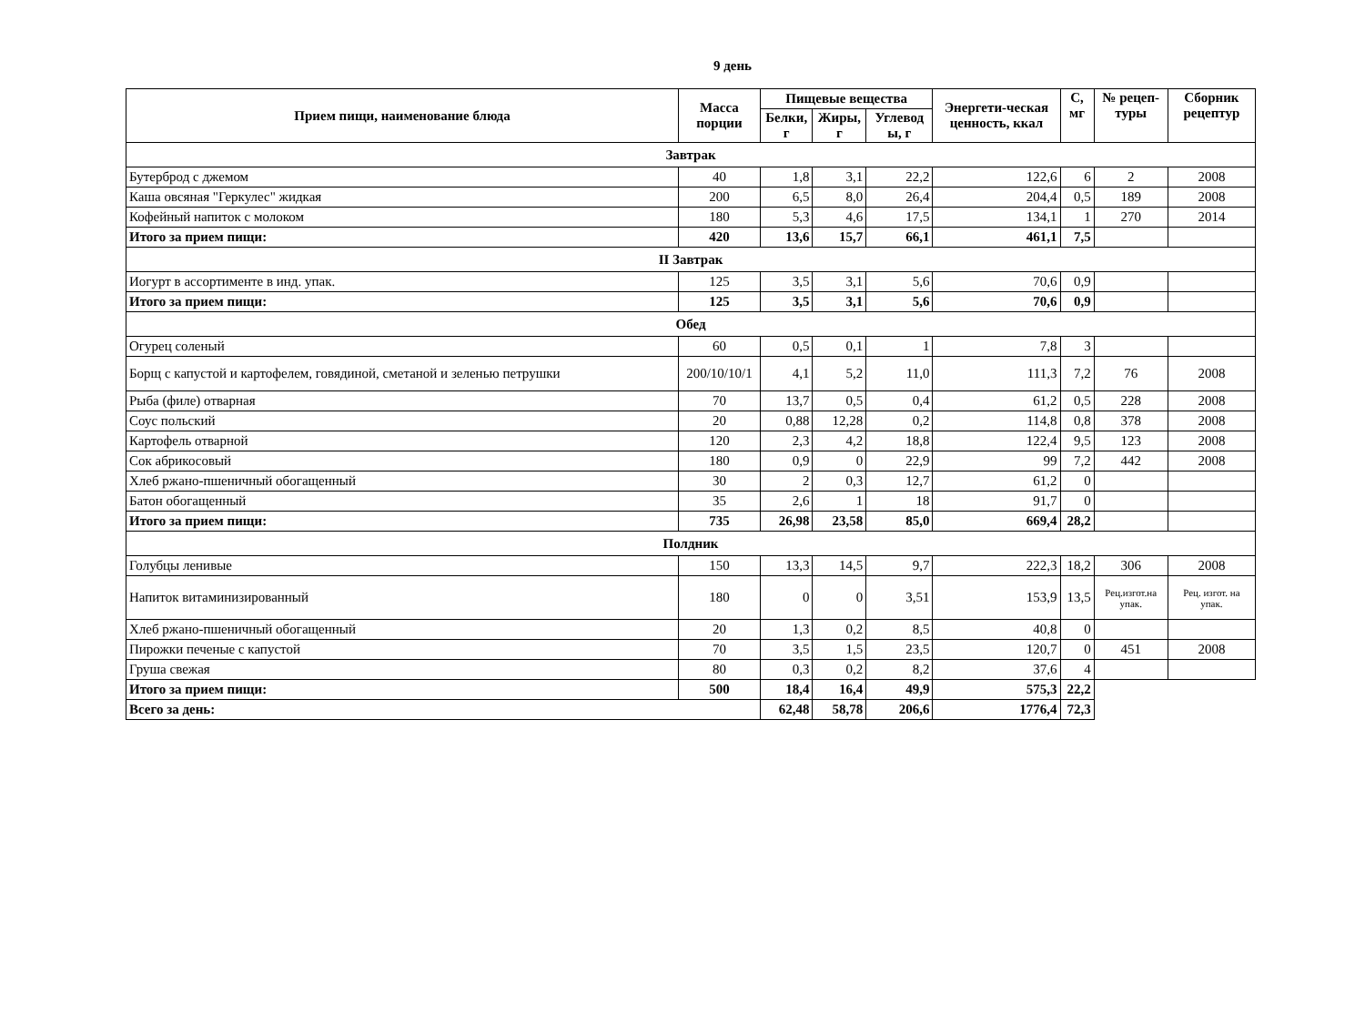9 день
| Прием пищи, наименование блюда | Масса порции | Пищевые вещества | | | Энергети-ческая ценность, ккал | С, мг | № рецеп-туры | Сборник рецептур |
| --- | --- | --- | --- | --- | --- | --- | --- | --- |
| | | Белки, г | Жиры, г | Углевод ы, г | | | | |
| Завтрак | | | | | | | | |
| Бутерброд с джемом | 40 | 1,8 | 3,1 | 22,2 | 122,6 | 6 | 2 | 2008 |
| Каша овсяная "Геркулес" жидкая | 200 | 6,5 | 8,0 | 26,4 | 204,4 | 0,5 | 189 | 2008 |
| Кофейный напиток с молоком | 180 | 5,3 | 4,6 | 17,5 | 134,1 | 1 | 270 | 2014 |
| Итого за прием пищи: | 420 | 13,6 | 15,7 | 66,1 | 461,1 | 7,5 | | |
| II Завтрак | | | | | | | | |
| Иогурт в ассортименте в инд. упак. | 125 | 3,5 | 3,1 | 5,6 | 70,6 | 0,9 | | |
| Итого за прием пищи: | 125 | 3,5 | 3,1 | 5,6 | 70,6 | 0,9 | | |
| Обед | | | | | | | | |
| Огурец соленый | 60 | 0,5 | 0,1 | 1 | 7,8 | 3 | | |
| Борщ с капустой и картофелем, говядиной, сметаной и зеленью петрушки | 200/10/10/1 | 4,1 | 5,2 | 11,0 | 111,3 | 7,2 | 76 | 2008 |
| Рыба (филе) отварная | 70 | 13,7 | 0,5 | 0,4 | 61,2 | 0,5 | 228 | 2008 |
| Соус польский | 20 | 0,88 | 12,28 | 0,2 | 114,8 | 0,8 | 378 | 2008 |
| Картофель отварной | 120 | 2,3 | 4,2 | 18,8 | 122,4 | 9,5 | 123 | 2008 |
| Сок абрикосовый | 180 | 0,9 | 0 | 22,9 | 99 | 7,2 | 442 | 2008 |
| Хлеб ржано-пшеничный обогащенный | 30 | 2 | 0,3 | 12,7 | 61,2 | 0 | | |
| Батон обогащенный | 35 | 2,6 | 1 | 18 | 91,7 | 0 | | |
| Итого за прием пищи: | 735 | 26,98 | 23,58 | 85,0 | 669,4 | 28,2 | | |
| Полдник | | | | | | | | |
| Голубцы ленивые | 150 | 13,3 | 14,5 | 9,7 | 222,3 | 18,2 | 306 | 2008 |
| Напиток витаминизированный | 180 | 0 | 0 | 3,51 | 153,9 | 13,5 | Рец.изгот.на упак. | Рец. изгот. на упак. |
| Хлеб ржано-пшеничный обогащенный | 20 | 1,3 | 0,2 | 8,5 | 40,8 | 0 | | |
| Пирожки печеные с капустой | 70 | 3,5 | 1,5 | 23,5 | 120,7 | 0 | 451 | 2008 |
| Груша свежая | 80 | 0,3 | 0,2 | 8,2 | 37,6 | 4 | | |
| Итого за прием пищи: | 500 | 18,4 | 16,4 | 49,9 | 575,3 | 22,2 | | |
| Всего за день: | | 62,48 | 58,78 | 206,6 | 1776,4 | 72,3 | | |